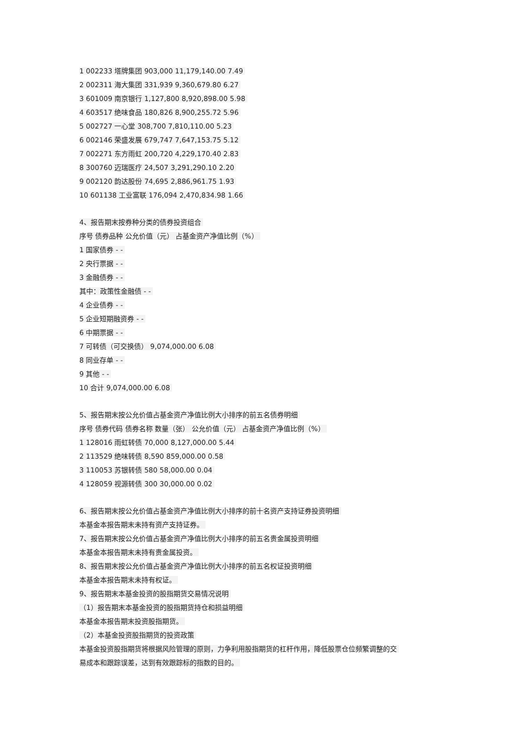1 002233 塔牌集团 903,000 11,179,140.00 7.49
2 002311 海大集团 331,939 9,360,679.80 6.27
3 601009 南京银行 1,127,800 8,920,898.00 5.98
4 603517 绝味食品 180,826 8,900,255.72 5.96
5 002727 一心堂 308,700 7,810,110.00 5.23
6 002146 荣盛发展 679,747 7,647,153.75 5.12
7 002271 东方雨虹 200,720 4,229,170.40 2.83
8 300760 迈瑞医疗 24,507 3,291,290.10 2.20
9 002120 韵达股份 74,695 2,886,961.75 1.93
10 601138 工业富联 176,094 2,470,834.98 1.66
4、报告期末按券种分类的债券投资组合
序号 债券品种 公允价值（元） 占基金资产净值比例（%）
1 国家债券 - -
2 央行票据 - -
3 金融债券 - -
其中：政策性金融债 - -
4 企业债券 - -
5 企业短期融资券 - -
6 中期票据 - -
7 可转债（可交换债） 9,074,000.00 6.08
8 同业存单 - -
9 其他 - -
10 合计 9,074,000.00 6.08
5、报告期末按公允价值占基金资产净值比例大小排序的前五名债券明细
序号 债券代码 债券名称 数量（张） 公允价值（元） 占基金资产净值比例（%）
1 128016 雨虹转债 70,000 8,127,000.00 5.44
2 113529 绝味转债 8,590 859,000.00 0.58
3 110053 苏银转债 580 58,000.00 0.04
4 128059 视源转债 300 30,000.00 0.02
6、报告期末按公允价值占基金资产净值比例大小排序的前十名资产支持证券投资明细
本基金本报告期末未持有资产支持证券。
7、报告期末按公允价值占基金资产净值比例大小排序的前五名贵金属投资明细
本基金本报告期末未持有贵金属投资。
8、报告期末按公允价值占基金资产净值比例大小排序的前五名权证投资明细
本基金本报告期末未持有权证。
9、报告期末本基金投资的股指期货交易情况说明
（1）报告期末本基金投资的股指期货持仓和损益明细
本基金本报告期末投资股指期货。
（2）本基金投资股指期货的投资政策
本基金投资股指期货将根据风险管理的原则，力争利用股指期货的杠杆作用，降低股票仓位频繁调整的交
易成本和跟踪误差，达到有效跟踪标的指数的目的。